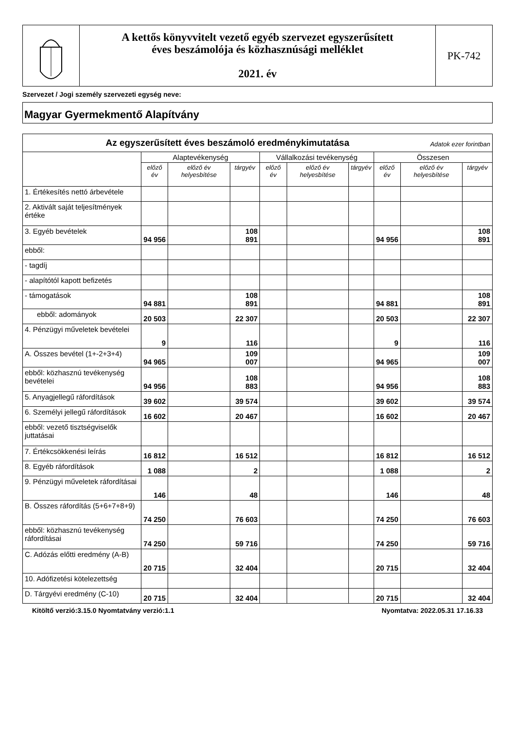A kettős könyvvitelt vezető egyéb szervezet egyszerűsített
éves beszámolója és közhasznúsági melléklet
2021. év
PK-742
Szervezet / Jogi személy szervezeti egység neve:
Magyar Gyermekmentő Alapítvány
| Az egyszerűsített éves beszámoló eredménykimutatása Adatok ezer forintban | | | | | | | | | |
| --- | --- | --- | --- | --- | --- | --- | --- | --- | --- |
| | Alaptevékenység | | | Vállalkozási tevékenység | | | Összesen | | |
| | előző év | előző év helyesbítése | tárgyév | előző év | előző év helyesbítése | tárgyév | előző év | előző év helyesbítése | tárgyév |
| 1. Értékesítés nettó árbevétele | | | | | | | | | |
| 2. Aktivált saját teljesítmények értéke | | | | | | | | | |
| 3. Egyéb bevételek | 94 956 | | 108 891 | | | | 94 956 | | 108 891 |
| ebből: | | | | | | | | | |
| - tagdíj | | | | | | | | | |
| - alapítótól kapott befizetés | | | | | | | | | |
| - támogatások | 94 881 | | 108 891 | | | | 94 881 | | 108 891 |
| ebből: adományok | 20 503 | | 22 307 | | | | 20 503 | | 22 307 |
| 4. Pénzügyi műveletek bevételei | 9 | | 116 | | | | 9 | | 116 |
| A. Összes bevétel (1+-2+3+4) | 94 965 | | 109 007 | | | | 94 965 | | 109 007 |
| ebből: közhasznú tevékenység bevételei | 94 956 | | 108 883 | | | | 94 956 | | 108 883 |
| 5. Anyagjellegű ráfordítások | 39 602 | | 39 574 | | | | 39 602 | | 39 574 |
| 6. Személyi jellegű ráfordítások | 16 602 | | 20 467 | | | | 16 602 | | 20 467 |
| ebből: vezető tisztségviselők juttatásai | | | | | | | | | |
| 7. Értékcsökkenési leírás | 16 812 | | 16 512 | | | | 16 812 | | 16 512 |
| 8. Egyéb ráfordítások | 1 088 | | 2 | | | | 1 088 | | 2 |
| 9. Pénzügyi műveletek ráfordításai | 146 | | 48 | | | | 146 | | 48 |
| B. Összes ráfordítás (5+6+7+8+9) | 74 250 | | 76 603 | | | | 74 250 | | 76 603 |
| ebből: közhasznú tevékenység ráfordításai | 74 250 | | 59 716 | | | | 74 250 | | 59 716 |
| C. Adózás előtti eredmény (A-B) | 20 715 | | 32 404 | | | | 20 715 | | 32 404 |
| 10. Adófizetési kötelezettség | | | | | | | | | |
| D. Tárgyévi eredmény (C-10) | 20 715 | | 32 404 | | | | 20 715 | | 32 404 |
Kitöltő verzió:3.15.0 Nyomtatvány verzió:1.1 Nyomtatva: 2022.05.31 17.16.33